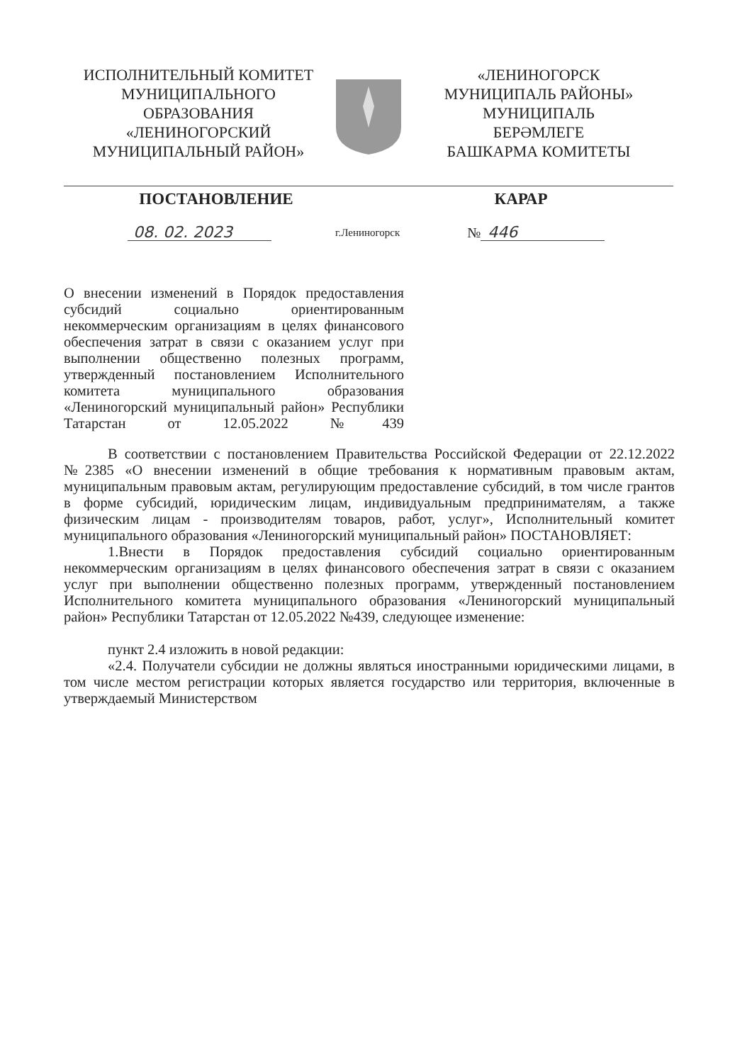ИСПОЛНИТЕЛЬНЫЙ КОМИТЕТ
МУНИЦИПАЛЬНОГО
ОБРАЗОВАНИЯ
«ЛЕНИНОГОРСКИЙ
МУНИЦИПАЛЬНЫЙ РАЙОН»
«ЛЕНИНОГОРСК
МУНИЦИПАЛЬ РАЙОНЫ»
МУНИЦИПАЛЬ
БЕРӘМЛЕГЕ
БАШКАРМА КОМИТЕТЫ
ПОСТАНОВЛЕНИЕ КАРАР
08. 02. 2023 г.Лениногорск № 446
О внесении изменений в Порядок предоставления субсидий социально ориентированным некоммерческим организациям в целях финансового обеспечения затрат в связи с оказанием услуг при выполнении общественно полезных программ, утвержденный постановлением Исполнительного комитета муниципального образования «Лениногорский муниципальный район» Республики Татарстан от 12.05.2022 №439
В соответствии с постановлением Правительства Российской Федерации от 22.12.2022 №2385 «О внесении изменений в общие требования к нормативным правовым актам, муниципальным правовым актам, регулирующим предоставление субсидий, в том числе грантов в форме субсидий, юридическим лицам, индивидуальным предпринимателям, а также физическим лицам - производителям товаров, работ, услуг», Исполнительный комитет муниципального образования «Лениногорский муниципальный район» ПОСТАНОВЛЯЕТ:
1.Внести в Порядок предоставления субсидий социально ориентированным некоммерческим организациям в целях финансового обеспечения затрат в связи с оказанием услуг при выполнении общественно полезных программ, утвержденный постановлением Исполнительного комитета муниципального образования «Лениногорский муниципальный район» Республики Татарстан от 12.05.2022 №439, следующее изменение:
пункт 2.4 изложить в новой редакции:
«2.4. Получатели субсидии не должны являться иностранными юридическими лицами, в том числе местом регистрации которых является государство или территория, включенные в утверждаемый Министерством